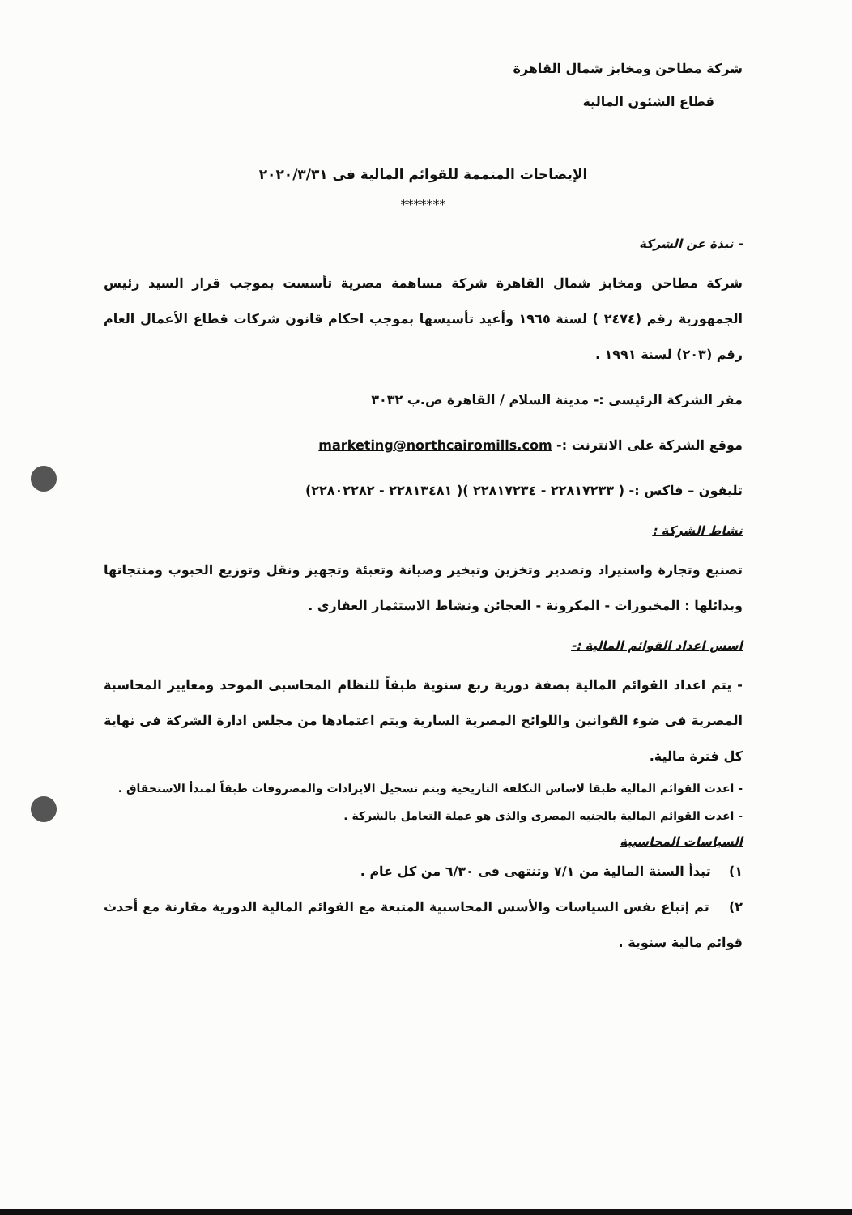شركة مطاحن ومخابز شمال القاهرة
قطاع الشئون المالية
الإيضاحات المتممة للقوائم المالية فى ٢٠٢٠/٣/٣١
*******
- نبذة عن الشركة
شركة مطاحن ومخابز شمال القاهرة شركة مساهمة مصرية تأسست بموجب قرار السيد رئيس الجمهورية رقم (٢٤٧٤ ) لسنة ١٩٦٥ وأعيد تأسيسها بموجب احكام قانون شركات قطاع الأعمال العام رقم (٢٠٣) لسنة ١٩٩١ .
مقر الشركة الرئيسى :- مدينة السلام / القاهرة ص.ب ٣٠٣٢
موقع الشركة على الانترنت :- marketing@northcairomills.com
تليفون – فاكس :- ( ٢٢٨١٧٢٣٣ - ٢٢٨١٧٢٣٤ )( ٢٢٨١٣٤٨١ - ٢٢٨٠٢٢٨٢)
نشاط الشركة :
تصنيع وتجارة واستيراد وتصدير وتخزين وتبخير وصيانة وتعبئة وتجهيز ونقل وتوزيع الحبوب ومنتجاتها وبدائلها : المخبوزات - المكرونة - العجائن ونشاط الاستثمار العقارى .
اسس اعداد القوائم المالية :-
- يتم اعداد القوائم المالية بصفة دورية ربع سنوية طبقاً للنظام المحاسبى الموحد ومعايير المحاسبة المصرية فى ضوء القوانين واللوائح المصرية السارية ويتم اعتمادها من مجلس ادارة الشركة فى نهاية كل فترة مالية.
- اعدت القوائم المالية طبقا لاساس التكلفة التاريخية ويتم تسجيل الايرادات والمصروفات طبقاً لمبدأ الاستحقاق .
- اعدت القوائم المالية بالجنيه المصرى والذى هو عملة التعامل بالشركة .
السياسات المحاسبية
١) تبدأ السنة المالية من ٧/١ وتنتهى فى ٦/٣٠ من كل عام .
٢) تم إتباع نفس السياسات والأسس المحاسبية المتبعة مع القوائم المالية الدورية مقارنة مع أحدث قوائم مالية سنوية .